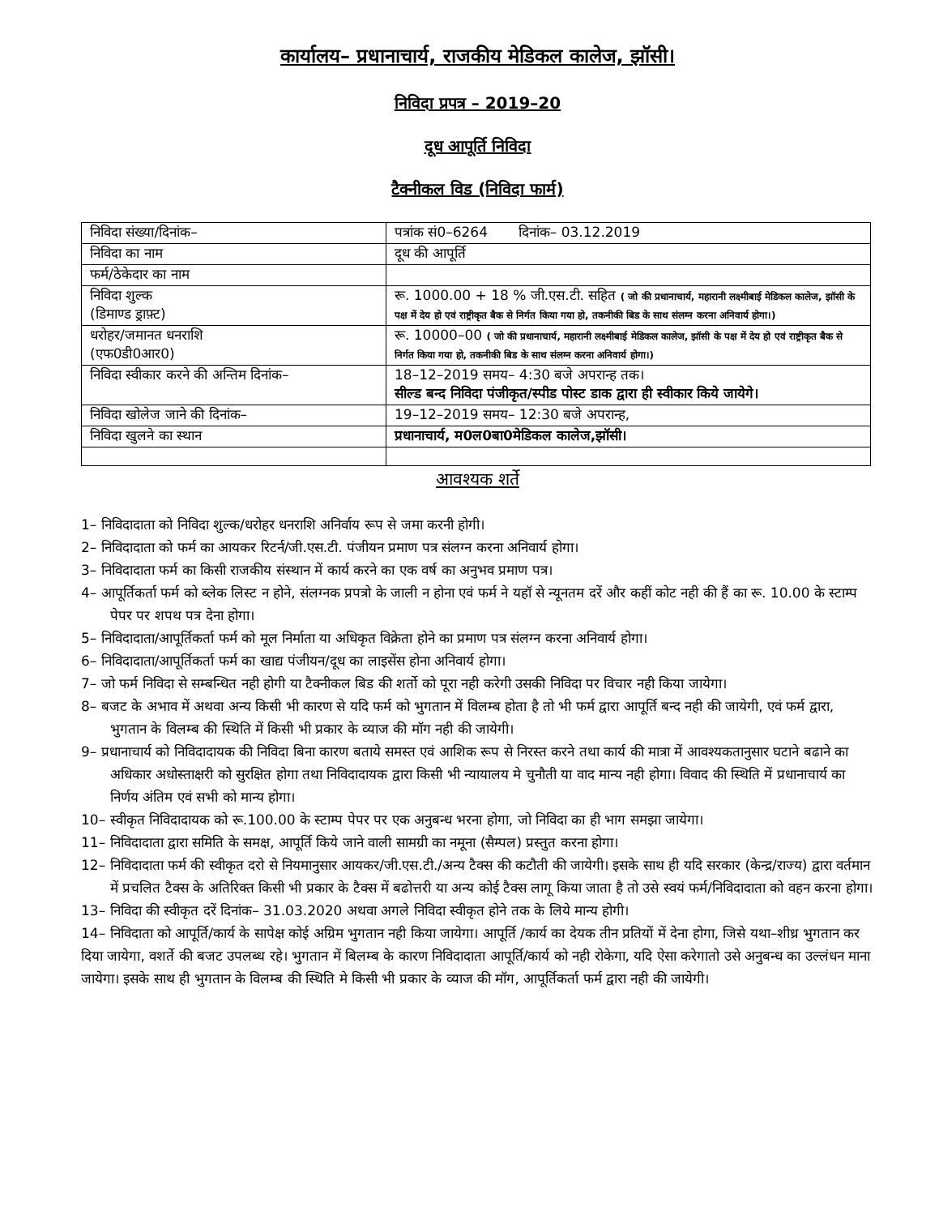कार्यालय– प्रधानाचार्य, राजकीय मेडिकल कालेज, झॉसी।
निविदा प्रपत्र – 2019–20
दूध आपूर्ति निविदा
टैक्नीकल विड (निविदा फार्म)
| निविदा संख्या/दिनांक– | पत्रांक सं0–6264 दिनांक– 03.12.2019 |
| निविदा का नाम | दूध की आपूर्ति |
| फर्म/ठेकेदार का नाम | |
| निविदा शुल्क (डिमाण्ड ड्राफ़्ट) | रू. 1000.00 + 18 % जी.एस.टी. सहित ( जो की प्रधानाचार्य, महारानी लक्ष्मीबाई मेडिकल कालेज, झॉसी के पक्ष में देय हो एवं राष्ट्रीकृत बैक से निर्गत किया गया हो, तकनीकी बिड के साथ संलग्न करना अनिवार्य होगा।) |
| धरोहर/जमानत धनराशि (एफ0डी0आर0) | रू. 10000–00 ( जो की प्रधानाचार्य, महारानी लक्ष्मीबाई मेडिकल कालेज, झॉसी के पक्ष में देय हो एवं राष्ट्रीकृत बैक से निर्गत किया गया हो, तकनीकी बिड के साथ संलग्न करना अनिवार्य होगा।) |
| निविदा स्वीकार करने की अन्तिम दिनांक– | 18–12–2019 समय– 4:30 बजे अपरान्ह तक। सील्ड बन्द निविदा पंजीकृत/स्पीड पोस्ट डाक द्वारा ही स्वीकार किये जायेगे। |
| निविदा खोलेज जाने की दिनांक– | 19–12–2019 समय– 12:30 बजे अपरान्ह, |
| निविदा खुलने का स्थान | प्रधानाचार्य, म0ल0बा0मेडिकल कालेज,झॉसी। |
आवश्यक शर्ते
1– निविदादाता को निविदा शुल्क/धरोहर धनराशि अनिर्वाय रूप से जमा करनी होगी।
2– निविदादाता को फर्म का आयकर रिटर्न/जी.एस.टी. पंजीयन प्रमाण पत्र संलग्न करना अनिवार्य होगा।
3– निविदादाता फर्म का किसी राजकीय संस्थान में कार्य करने का एक वर्ष का अनुभव प्रमाण पत्र।
4– आपूर्तिकर्ता फर्म को ब्लेक लिस्ट न होने, संलग्नक प्रपत्रो के जाली न होना एवं फर्म ने यहॉ से न्यूनतम दरें और कहीं कोट नही की हैं का रू. 10.00 के स्टाम्प पेपर पर शपथ पत्र देना होगा।
5– निविदादाता/आपूर्तिकर्ता फर्म को मूल निर्माता या अधिकृत विक्रेता होने का प्रमाण पत्र संलग्न करना अनिवार्य होगा।
6– निविदादाता/आपूर्तिकर्ता फर्म का खाद्य पंजीयन/दूध का लाइसेंस होना अनिवार्य होगा।
7– जो फर्म निविदा से सम्बन्धित नही होगी या टैक्नीकल बिड की शर्तो को पूरा नही करेगी उसकी निविदा पर विचार नही किया जायेगा।
8– बजट के अभाव में अथवा अन्य किसी भी कारण से यदि फर्म को भुगतान में विलम्ब होता है तो भी फर्म द्वारा आपूर्ति बन्द नही की जायेगी, एवं फर्म द्वारा, भुगतान के विलम्ब की स्थिति में किसी भी प्रकार के व्याज की मॉग नही की जायेगी।
9– प्रधानाचार्य को निविदादायक की निविदा बिना कारण बताये समस्त एवं आशिक रूप से निरस्त करने तथा कार्य की मात्रा में आवश्यकतानुसार घटाने बढाने का अधिकार अधोस्ताक्षरी को सुरक्षित होगा तथा निविदादायक द्वारा किसी भी न्यायालय मे चुनौती या वाद मान्य नही होगा। विवाद की स्थिति में प्रधानाचार्य का निर्णय अंतिम एवं सभी को मान्य होगा।
10– स्वीकृत निविदादायक को रू.100.00 के स्टाम्प पेपर पर एक अनुबन्ध भरना होगा, जो निविदा का ही भाग समझा जायेगा।
11– निविदादाता द्वारा समिति के समक्ष, आपूर्ति किये जाने वाली सामग्री का नमूना (सैम्पल) प्रस्तुत करना होगा।
12– निविदादाता फर्म की स्वीकृत दरो से नियमानुसार आयकर/जी.एस.टी./अन्य टैक्स की कटौती की जायेगी। इसके साथ ही यदि सरकार (केन्द्र/राज्य) द्वारा वर्तमान में प्रचलित टैक्स के अतिरिक्त किसी भी प्रकार के टैक्स में बढोत्तरी या अन्य कोई टैक्स लागू किया जाता है तो उसे स्वयं फर्म/निविदादाता को वहन करना होगा।
13– निविदा की स्वीकृत दरें दिनांक– 31.03.2020 अथवा अगले निविदा स्वीकृत होने तक के लिये मान्य होगी।
14– निविदाता को आपूर्ति/कार्य के सापेक्ष कोई अग्रिम भुगतान नही किया जायेगा। आपूर्ति /कार्य का देयक तीन प्रतियों में देना होगा, जिसे यथा–शीध्र भुगतान कर दिया जायेगा, वशर्ते की बजट उपलब्ध रहे। भुगतान में बिलम्ब के कारण निविदादाता आपूर्ति/कार्य को नही रोकेगा, यदि ऐसा करेगातो उसे अनुबन्ध का उल्लंधन माना जायेगा। इसके साथ ही भुगतान के विलम्ब की स्थिति मे किसी भी प्रकार के व्याज की मॉग, आपूर्तिकर्ता फर्म द्वारा नही की जायेगी।